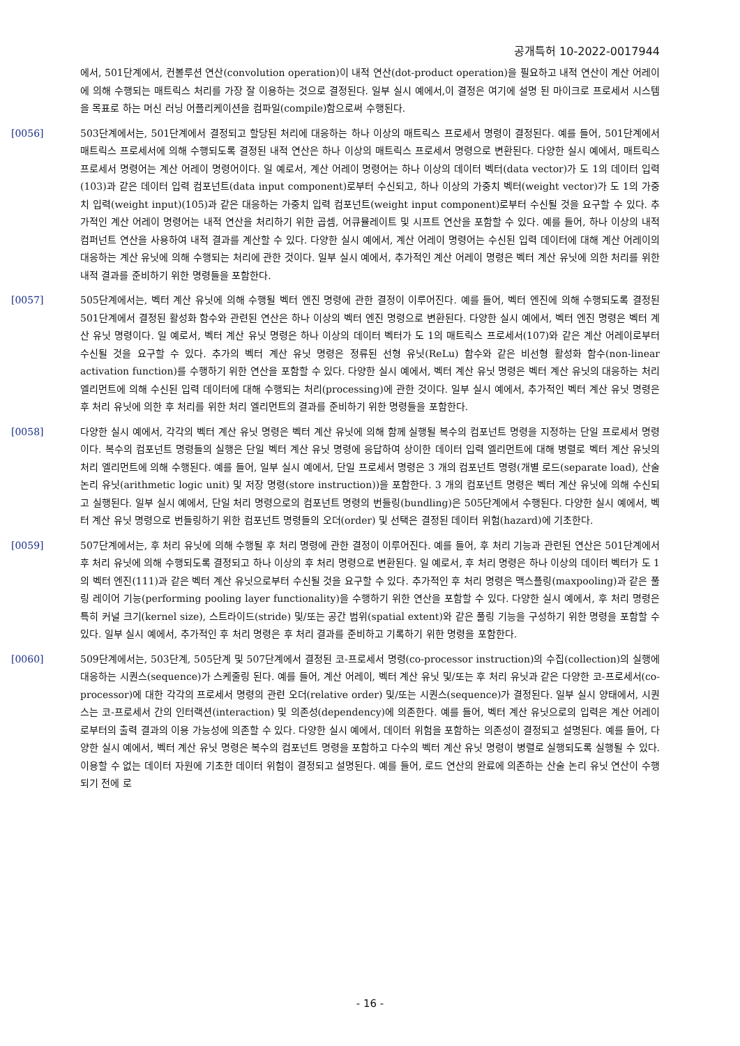공개특허 10-2022-0017944
에서, 501단계에서, 컨볼루션 연산(convolution operation)이 내적 연산(dot-product operation)을 필요하고 내적 연산이 계산 어레이에 의해 수행되는 매트릭스 처리를 가장 잘 이용하는 것으로 결정된다. 일부 실시 예에서,이 결정은 여기에 설명 된 마이크로 프로세서 시스템을 목표로 하는 머신 러닝 어플리케이션을 컴파일(compile)함으로써 수행된다.
[0056] 503단계에서는, 501단계에서 결정되고 할당된 처리에 대응하는 하나 이상의 매트릭스 프로세서 명령이 결정된다. 예를 들어, 501단계에서 매트릭스 프로세서에 의해 수행되도록 결정된 내적 연산은 하나 이상의 매트릭스 프로세서 명령으로 변환된다. 다양한 실시 예에서, 매트릭스 프로세서 명령어는 계산 어레이 명령어이다. 일 예로서, 계산 어레이 명령어는 하나 이상의 데이터 벡터(data vector)가 도 1의 데이터 입력(103)과 같은 데이터 입력 컴포넌트(data input component)로부터 수신되고, 하나 이상의 가중치 벡터(weight vector)가 도 1의 가중치 입력(weight input)(105)과 같은 대응하는 가중치 입력 컴포넌트(weight input component)로부터 수신될 것을 요구할 수 있다. 추가적인 계산 어레이 명령어는 내적 연산을 처리하기 위한 곱셈, 어큐뮬레이트 및 시프트 연산을 포함할 수 있다. 예를 들어, 하나 이상의 내적 컴퍼넌트 연산을 사용하여 내적 결과를 계산할 수 있다. 다양한 실시 예에서, 계산 어레이 명령어는 수신된 입력 데이터에 대해 계산 어레이의 대응하는 계산 유닛에 의해 수행되는 처리에 관한 것이다. 일부 실시 예에서, 추가적인 계산 어레이 명령은 벡터 계산 유닛에 의한 처리를 위한 내적 결과를 준비하기 위한 명령들을 포함한다.
[0057] 505단계에서는, 벡터 계산 유닛에 의해 수행될 벡터 엔진 명령에 관한 결정이 이루어진다. 예를 들어, 벡터 엔진에 의해 수행되도록 결정된 501단계에서 결정된 활성화 함수와 관련된 연산은 하나 이상의 벡터 엔진 명령으로 변환된다. 다양한 실시 예에서, 벡터 엔진 명령은 벡터 계산 유닛 명령이다. 일 예로서, 벡터 계산 유닛 명령은 하나 이상의 데이터 벡터가 도 1의 매트릭스 프로세서(107)와 같은 계산 어레이로부터 수신될 것을 요구할 수 있다. 추가의 벡터 계산 유닛 명령은 정류된 선형 유닛(ReLu) 함수와 같은 비선형 활성화 함수(non-linear activation function)를 수행하기 위한 연산을 포함할 수 있다. 다양한 실시 예에서, 벡터 계산 유닛 명령은 벡터 계산 유닛의 대응하는 처리 엘리먼트에 의해 수신된 입력 데이터에 대해 수행되는 처리(processing)에 관한 것이다. 일부 실시 예에서, 추가적인 벡터 계산 유닛 명령은 후 처리 유닛에 의한 후 처리를 위한 처리 엘리먼트의 결과를 준비하기 위한 명령들을 포함한다.
[0058] 다양한 실시 예에서, 각각의 벡터 계산 유닛 명령은 벡터 계산 유닛에 의해 함께 실행될 복수의 컴포넌트 명령을 지정하는 단일 프로세서 명령이다. 복수의 컴포넌트 명령들의 실행은 단일 벡터 계산 유닛 명령에 응답하여 상이한 데이터 입력 엘리먼트에 대해 병렬로 벡터 계산 유닛의 처리 엘리먼트에 의해 수행된다. 예를 들어, 일부 실시 예에서, 단일 프로세서 명령은 3 개의 컴포넌트 명령(개별 로드(separate load), 산술 논리 유닛(arithmetic logic unit) 및 저장 명령(store instruction))을 포함한다. 3 개의 컴포넌트 명령은 벡터 계산 유닛에 의해 수신되고 실행된다. 일부 실시 예에서, 단일 처리 명령으로의 컴포넌트 명령의 번들링(bundling)은 505단계에서 수행된다. 다양한 실시 예에서, 벡터 계산 유닛 명령으로 번들링하기 위한 컴포넌트 명령들의 오더(order) 및 선택은 결정된 데이터 위험(hazard)에 기초한다.
[0059] 507단계에서는, 후 처리 유닛에 의해 수행될 후 처리 명령에 관한 결정이 이루어진다. 예를 들어, 후 처리 기능과 관련된 연산은 501단계에서 후 처리 유닛에 의해 수행되도록 결정되고 하나 이상의 후 처리 명령으로 변환된다. 일 예로서, 후 처리 명령은 하나 이상의 데이터 벡터가 도 1의 벡터 엔진(111)과 같은 벡터 계산 유닛으로부터 수신될 것을 요구할 수 있다. 추가적인 후 처리 명령은 맥스플링(maxpooling)과 같은 풀링 레이어 기능(performing pooling layer functionality)을 수행하기 위한 연산을 포함할 수 있다. 다양한 실시 예에서, 후 처리 명령은 특히 커널 크기(kernel size), 스트라이드(stride) 및/또는 공간 범위(spatial extent)와 같은 풀링 기능을 구성하기 위한 명령을 포함할 수 있다. 일부 실시 예에서, 추가적인 후 처리 명령은 후 처리 결과를 준비하고 기록하기 위한 명령을 포함한다.
[0060] 509단계에서는, 503단계, 505단계 및 507단계에서 결정된 코-프로세서 명령(co-processor instruction)의 수집(collection)의 실행에 대응하는 시퀀스(sequence)가 스케줄링 된다. 예를 들어, 계산 어레이, 벡터 계산 유닛 및/또는 후 처리 유닛과 같은 다양한 코-프로세서(co-processor)에 대한 각각의 프로세서 명령의 관련 오더(relative order) 및/또는 시퀀스(sequence)가 결정된다. 일부 실시 양태에서, 시퀀스는 코-프로세서 간의 인터랙션(interaction) 및 의존성(dependency)에 의존한다. 예를 들어, 벡터 계산 유닛으로의 입력은 계산 어레이로부터의 출력 결과의 이용 가능성에 의존할 수 있다. 다양한 실시 예에서, 데이터 위험을 포함하는 의존성이 결정되고 설명된다. 예를 들어, 다양한 실시 예에서, 벡터 계산 유닛 명령은 복수의 컴포넌트 명령을 포함하고 다수의 벡터 계산 유닛 명령이 병렬로 실행되도록 실행될 수 있다. 이용할 수 없는 데이터 자원에 기초한 데이터 위험이 결정되고 설명된다. 예를 들어, 로드 연산의 완료에 의존하는 산술 논리 유닛 연산이 수행되기 전에 로
- 16 -